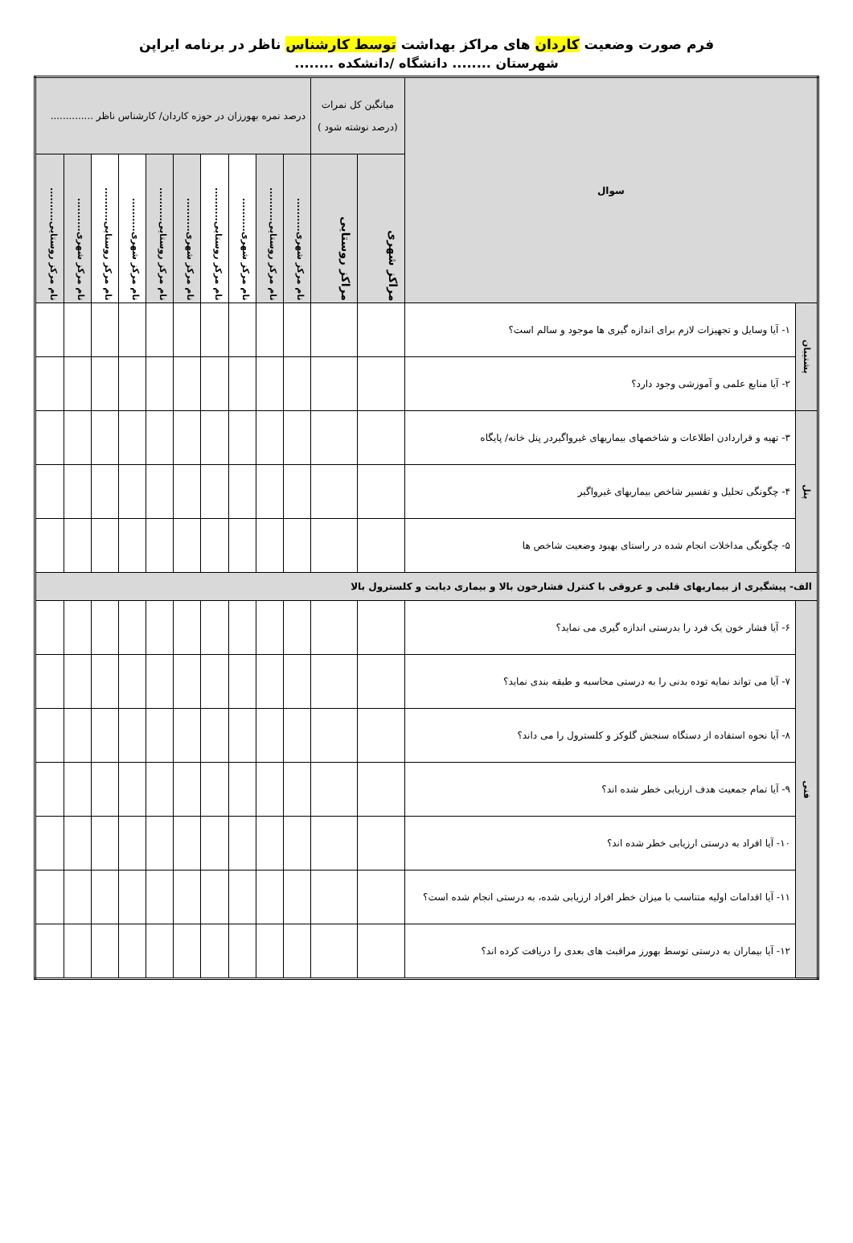فرم صورت وضعیت کاردان های مراکز بهداشت توسط کارشناس ناظر در برنامه ایراپن
شهرستان ........ دانشگاه /دانشکده ........
| سوال | | میانگین کل نمرات (درصد نوشته شود ) | | درصد نمره بهورزان در حوزه کاردان/ کارشناس ناظر .............. | | | | | | | | | |
| | | مراکز شهری | مراکز روستایی | نام مرکز شهری.......... | نام مرکز روستایی.......... | نام مرکز شهری.......... | نام مرکز روستایی.......... | نام مرکز شهری.......... | نام مرکز روستایی.......... | نام مرکز شهری.......... | نام مرکز روستایی.......... | نام مرکز شهری.......... | نام مرکز روستایی.......... |
| پشتیبان | ۱- آیا وسایل و تجهیزات لازم برای اندازه گیری ها موجود و سالم است؟ | | | | | | | | | | | | |
| | ۲- آیا منابع علمی و آموزشی وجود دارد؟ | | | | | | | | | | | | |
| پنل | ۳- تهیه و قراردادن اطلاعات و شاخصهای بیماریهای غیرواگیردر پنل خانه/ پایگاه | | | | | | | | | | | | |
| | ۴- چگونگی تحلیل و تفسیر شاخص بیماریهای غیرواگیر | | | | | | | | | | | | |
| | ۵- چگونگی مداخلات انجام شده در راستای بهبود وضعیت شاخص ها | | | | | | | | | | | | |
| الف- پیشگیری از بیماریهای قلبی و عروقی با کنترل فشارخون بالا و بیماری دیابت و کلسترول بالا | | | | | | | | | | | | | |
| فنی | ۶- آیا فشار خون یک فرد را بدرستی اندازه گیری می نماید؟ | | | | | | | | | | | | |
| | ۷- آیا می تواند نمایه توده بدنی را به درستی محاسبه و طبقه بندی نماید؟ | | | | | | | | | | | | |
| | ۸- آیا نحوه استفاده از دستگاه سنجش گلوکز و کلسترول را می داند؟ | | | | | | | | | | | | |
| | ۹- آیا تمام جمعیت هدف ارزیابی خطر شده اند؟ | | | | | | | | | | | | |
| | ۱۰- آیا افراد به درستی ارزیابی خطر شده اند؟ | | | | | | | | | | | | |
| | ۱۱- آیا اقدامات اولیه متناسب با میزان خطر افراد ارزیابی شده، به درستی انجام شده است؟ | | | | | | | | | | | | |
| | ۱۲- آیا بیماران به درستی توسط بهورز مراقبت های بعدی را دریافت کرده اند؟ | | | | | | | | | | | | |